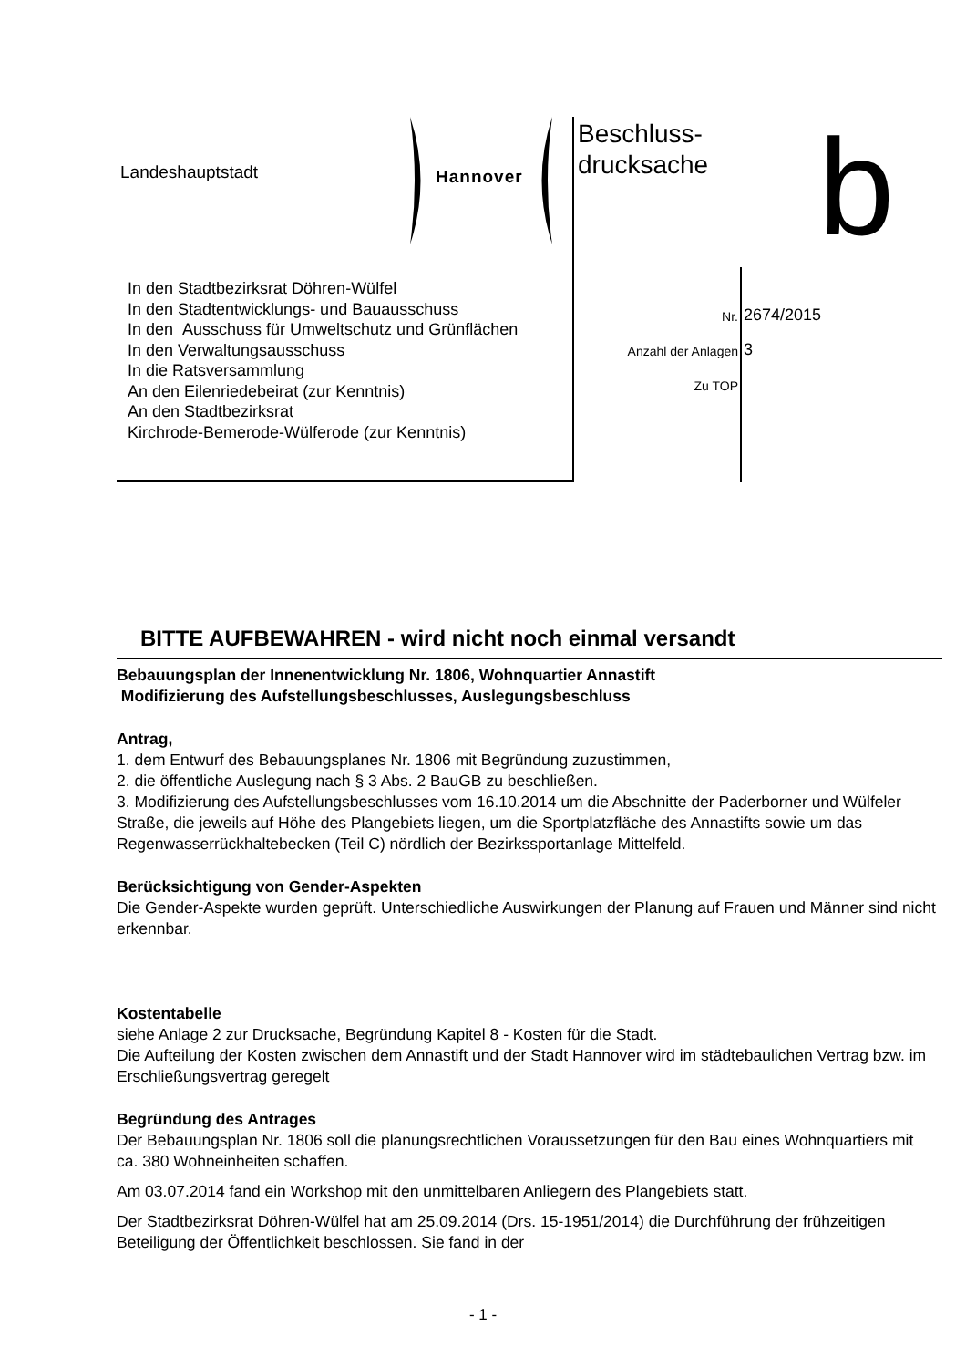Landeshauptstadt
Hannover
Beschluss-
drucksache
b
In den Stadtbezirksrat Döhren-Wülfel
In den Stadtentwicklungs- und Bauausschuss
In den Ausschuss für Umweltschutz und Grünflächen
In den Verwaltungsausschuss
In die Ratsversammlung
An den Eilenriedebeirat (zur Kenntnis)
An den Stadtbezirksrat
Kirchrode-Bemerode-Wülferode (zur Kenntnis)
Nr. 2674/2015
Anzahl der Anlagen 3
Zu TOP
BITTE AUFBEWAHREN - wird nicht noch einmal versandt
Bebauungsplan der Innenentwicklung Nr. 1806, Wohnquartier Annastift
Modifizierung des Aufstellungsbeschlusses, Auslegungsbeschluss
Antrag,
1. dem Entwurf des Bebauungsplanes Nr. 1806 mit Begründung zuzustimmen,
2. die öffentliche Auslegung nach § 3 Abs. 2 BauGB zu beschließen.
3. Modifizierung des Aufstellungsbeschlusses vom 16.10.2014 um die Abschnitte der Paderborner und Wülfeler Straße, die jeweils auf Höhe des Plangebiets liegen, um die Sportplatzfläche des Annastifts sowie um das Regenwasserrückhaltebecken (Teil C) nördlich der Bezirkssportanlage Mittelfeld.
Berücksichtigung von Gender-Aspekten
Die Gender-Aspekte wurden geprüft. Unterschiedliche Auswirkungen der Planung auf Frauen und Männer sind nicht erkennbar.
Kostentabelle
siehe Anlage 2 zur Drucksache, Begründung Kapitel 8 - Kosten für die Stadt.
Die Aufteilung der Kosten zwischen dem Annastift und der Stadt Hannover wird im städtebaulichen Vertrag bzw. im Erschließungsvertrag geregelt
Begründung des Antrages
Der Bebauungsplan Nr. 1806 soll die planungsrechtlichen Voraussetzungen für den Bau eines Wohnquartiers mit ca. 380 Wohneinheiten schaffen.
Am 03.07.2014 fand ein Workshop mit den unmittelbaren Anliegern des Plangebiets statt.
Der Stadtbezirksrat Döhren-Wülfel hat am 25.09.2014 (Drs. 15-1951/2014) die Durchführung der frühzeitigen Beteiligung der Öffentlichkeit beschlossen. Sie fand in der
- 1 -